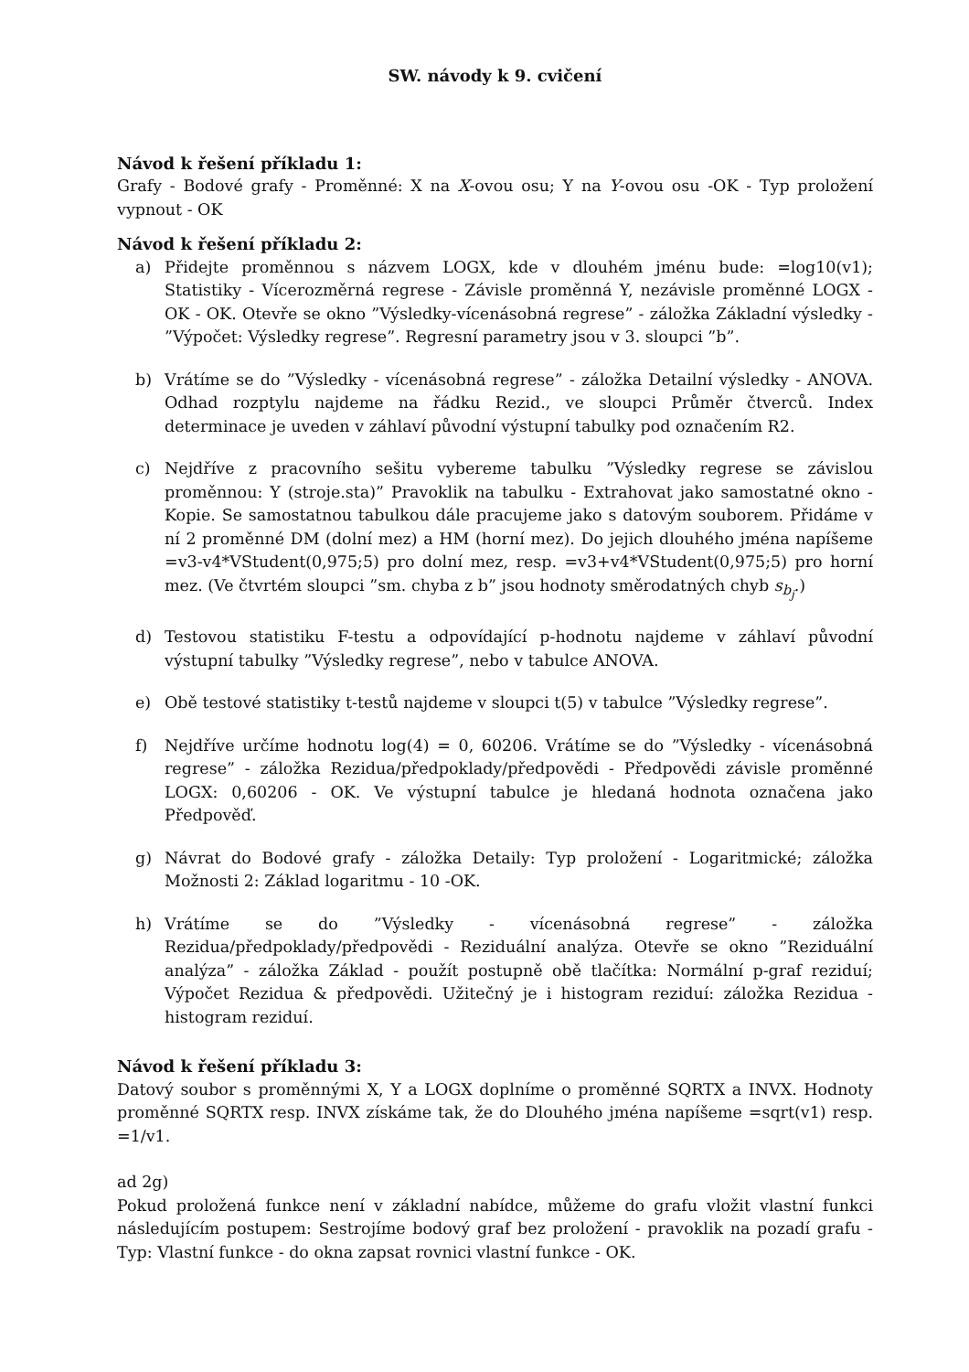SW. návody k 9. cvičení
Návod k řešení příkladu 1:
Grafy - Bodové grafy - Proměnné: X na X-ovou osu; Y na Y-ovou osu -OK - Typ proložení vypnout - OK
Návod k řešení příkladu 2:
a) Přidejte proměnnou s názvem LOGX, kde v dlouhém jménu bude: =log10(v1); Statistiky - Vícerozměrná regrese - Závisle proměnná Y, nezávisle proměnné LOGX - OK - OK. Otevře se okno ”Výsledky-vícenásobná regrese” - záložka Základní výsledky - ”Výpočet: Výsledky regrese”. Regresní parametry jsou v 3. sloupci ”b”.
b) Vrátíme se do ”Výsledky - vícenásobná regrese” - záložka Detailní výsledky - ANOVA. Odhad rozptylu najdeme na řádku Rezid., ve sloupci Průměr čtverců. Index determinace je uveden v záhlaví původní výstupní tabulky pod označením R2.
c) Nejdříve z pracovního sešitu vybereme tabulku ”Výsledky regrese se závislou proměnnou: Y (stroje.sta)” Pravoklik na tabulku - Extrahovat jako samostatné okno - Kopie. Se samostatnou tabulkou dále pracujeme jako s datovým souborem. Přidáme v ní 2 proměnné DM (dolní mez) a HM (horní mez). Do jejich dlouhého jména napíšeme =v3-v4*VStudent(0,975;5) pro dolní mez, resp. =v3+v4*VStudent(0,975;5) pro horní mez. (Ve čtvrtém sloupci ”sm. chyba z b” jsou hodnoty směrodatných chyb s<sub>b<sub>j</sub></sub>.)
d) Testovou statistiku F-testu a odpovídající p-hodnotu najdeme v záhlaví původní výstupní tabulky ”Výsledky regrese”, nebo v tabulce ANOVA.
e) Obě testové statistiky t-testů najdeme v sloupci t(5) v tabulce ”Výsledky regrese”.
f) Nejdříve určíme hodnotu log(4) = 0, 60206. Vrátíme se do ”Výsledky - vícenásobná regrese” - záložka Rezidua/předpoklady/předpovědi - Předpovědi závisle proměnné LOGX: 0,60206 - OK. Ve výstupní tabulce je hledaná hodnota označena jako Předpověď.
g) Návrat do Bodové grafy - záložka Detaily: Typ proložení - Logaritmické; záložka Možnosti 2: Základ logaritmu - 10 -OK.
h) Vrátíme se do ”Výsledky - vícenásobná regrese” - záložka Rezidua/předpoklady/předpovědi - Reziduální analýza. Otevře se okno ”Reziduální analýza” - záložka Základ - použít postupně obě tlačítka: Normální p-graf reziduí; Výpočet Rezidua & předpovědi. Užitečný je i histogram reziduí: záložka Rezidua - histogram reziduí.
Návod k řešení příkladu 3:
Datový soubor s proměnnými X, Y a LOGX doplníme o proměnné SQRTX a INVX. Hodnoty proměnné SQRTX resp. INVX získáme tak, že do Dlouhého jména napíšeme =sqrt(v1) resp. =1/v1.
ad 2g)
Pokud proložená funkce není v základní nabídce, můžeme do grafu vložit vlastní funkci následujícím postupem: Sestrojíme bodový graf bez proložení - pravoklik na pozadí grafu - Typ: Vlastní funkce - do okna zapsat rovnici vlastní funkce - OK.